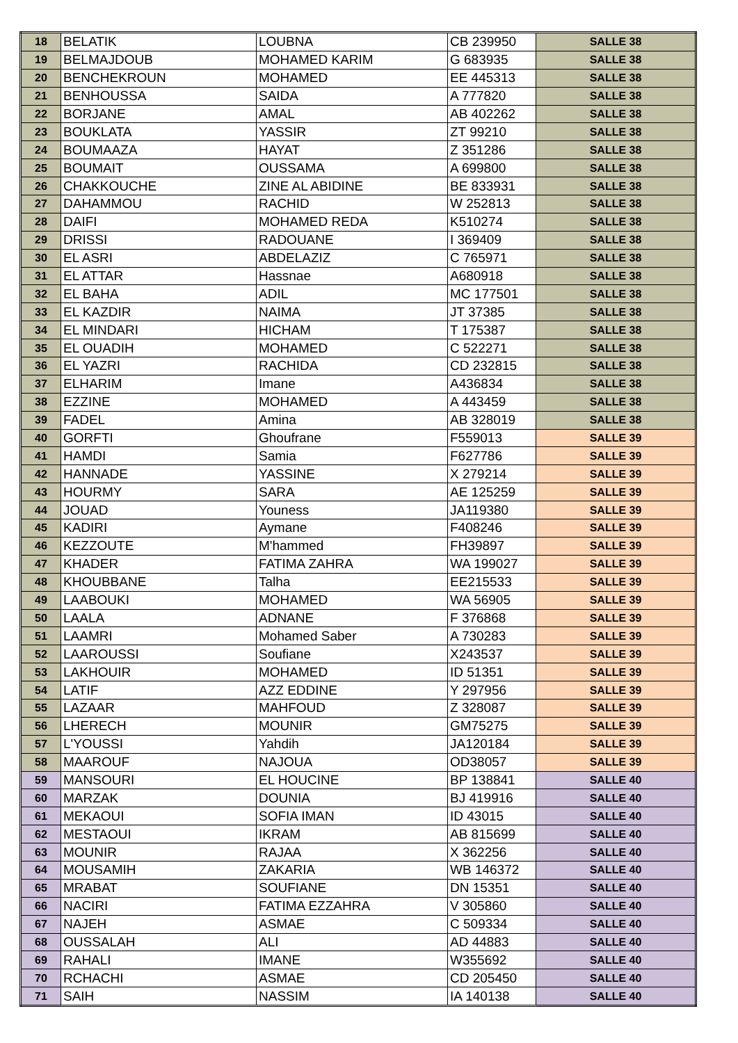| 18 | BELATIK | LOUBNA | CB 239950 | SALLE 38 |
| 19 | BELMAJDOUB | MOHAMED KARIM | G 683935 | SALLE 38 |
| 20 | BENCHEKROUN | MOHAMED | EE 445313 | SALLE 38 |
| 21 | BENHOUSSA | SAIDA | A 777820 | SALLE 38 |
| 22 | BORJANE | AMAL | AB 402262 | SALLE 38 |
| 23 | BOUKLATA | YASSIR | ZT 99210 | SALLE 38 |
| 24 | BOUMAAZA | HAYAT | Z 351286 | SALLE 38 |
| 25 | BOUMAIT | OUSSAMA | A 699800 | SALLE 38 |
| 26 | CHAKKOUCHE | ZINE AL ABIDINE | BE 833931 | SALLE 38 |
| 27 | DAHAMMOU | RACHID | W 252813 | SALLE 38 |
| 28 | DAIFI | MOHAMED REDA | K510274 | SALLE 38 |
| 29 | DRISSI | RADOUANE | I 369409 | SALLE 38 |
| 30 | EL ASRI | ABDELAZIZ | C 765971 | SALLE 38 |
| 31 | EL ATTAR | Hassnae | A680918 | SALLE 38 |
| 32 | EL BAHA | ADIL | MC 177501 | SALLE 38 |
| 33 | EL KAZDIR | NAIMA | JT 37385 | SALLE 38 |
| 34 | EL MINDARI | HICHAM | T 175387 | SALLE 38 |
| 35 | EL OUADIH | MOHAMED | C 522271 | SALLE 38 |
| 36 | EL YAZRI | RACHIDA | CD 232815 | SALLE 38 |
| 37 | ELHARIM | Imane | A436834 | SALLE 38 |
| 38 | EZZINE | MOHAMED | A 443459 | SALLE 38 |
| 39 | FADEL | Amina | AB 328019 | SALLE 38 |
| 40 | GORFTI | Ghoufrane | F559013 | SALLE 39 |
| 41 | HAMDI | Samia | F627786 | SALLE 39 |
| 42 | HANNADE | YASSINE | X 279214 | SALLE 39 |
| 43 | HOURMY | SARA | AE 125259 | SALLE 39 |
| 44 | JOUAD | Youness | JA119380 | SALLE 39 |
| 45 | KADIRI | Aymane | F408246 | SALLE 39 |
| 46 | KEZZOUTE | M'hammed | FH39897 | SALLE 39 |
| 47 | KHADER | FATIMA ZAHRA | WA 199027 | SALLE 39 |
| 48 | KHOUBBANE | Talha | EE215533 | SALLE 39 |
| 49 | LAABOUKI | MOHAMED | WA 56905 | SALLE 39 |
| 50 | LAALA | ADNANE | F 376868 | SALLE 39 |
| 51 | LAAMRI | Mohamed Saber | A 730283 | SALLE 39 |
| 52 | LAAROUSSI | Soufiane | X243537 | SALLE 39 |
| 53 | LAKHOUIR | MOHAMED | ID 51351 | SALLE 39 |
| 54 | LATIF | AZZ EDDINE | Y 297956 | SALLE 39 |
| 55 | LAZAAR | MAHFOUD | Z 328087 | SALLE 39 |
| 56 | LHERECH | MOUNIR | GM75275 | SALLE 39 |
| 57 | L'YOUSSI | Yahdih | JA120184 | SALLE 39 |
| 58 | MAAROUF | NAJOUA | OD38057 | SALLE 39 |
| 59 | MANSOURI | EL HOUCINE | BP 138841 | SALLE 40 |
| 60 | MARZAK | DOUNIA | BJ 419916 | SALLE 40 |
| 61 | MEKAOUI | SOFIA IMAN | ID 43015 | SALLE 40 |
| 62 | MESTAOUI | IKRAM | AB 815699 | SALLE 40 |
| 63 | MOUNIR | RAJAA | X 362256 | SALLE 40 |
| 64 | MOUSAMIH | ZAKARIA | WB 146372 | SALLE 40 |
| 65 | MRABAT | SOUFIANE | DN 15351 | SALLE 40 |
| 66 | NACIRI | FATIMA EZZAHRA | V 305860 | SALLE 40 |
| 67 | NAJEH | ASMAE | C 509334 | SALLE 40 |
| 68 | OUSSALAH | ALI | AD 44883 | SALLE 40 |
| 69 | RAHALI | IMANE | W355692 | SALLE 40 |
| 70 | RCHACHI | ASMAE | CD 205450 | SALLE 40 |
| 71 | SAIH | NASSIM | IA 140138 | SALLE 40 |